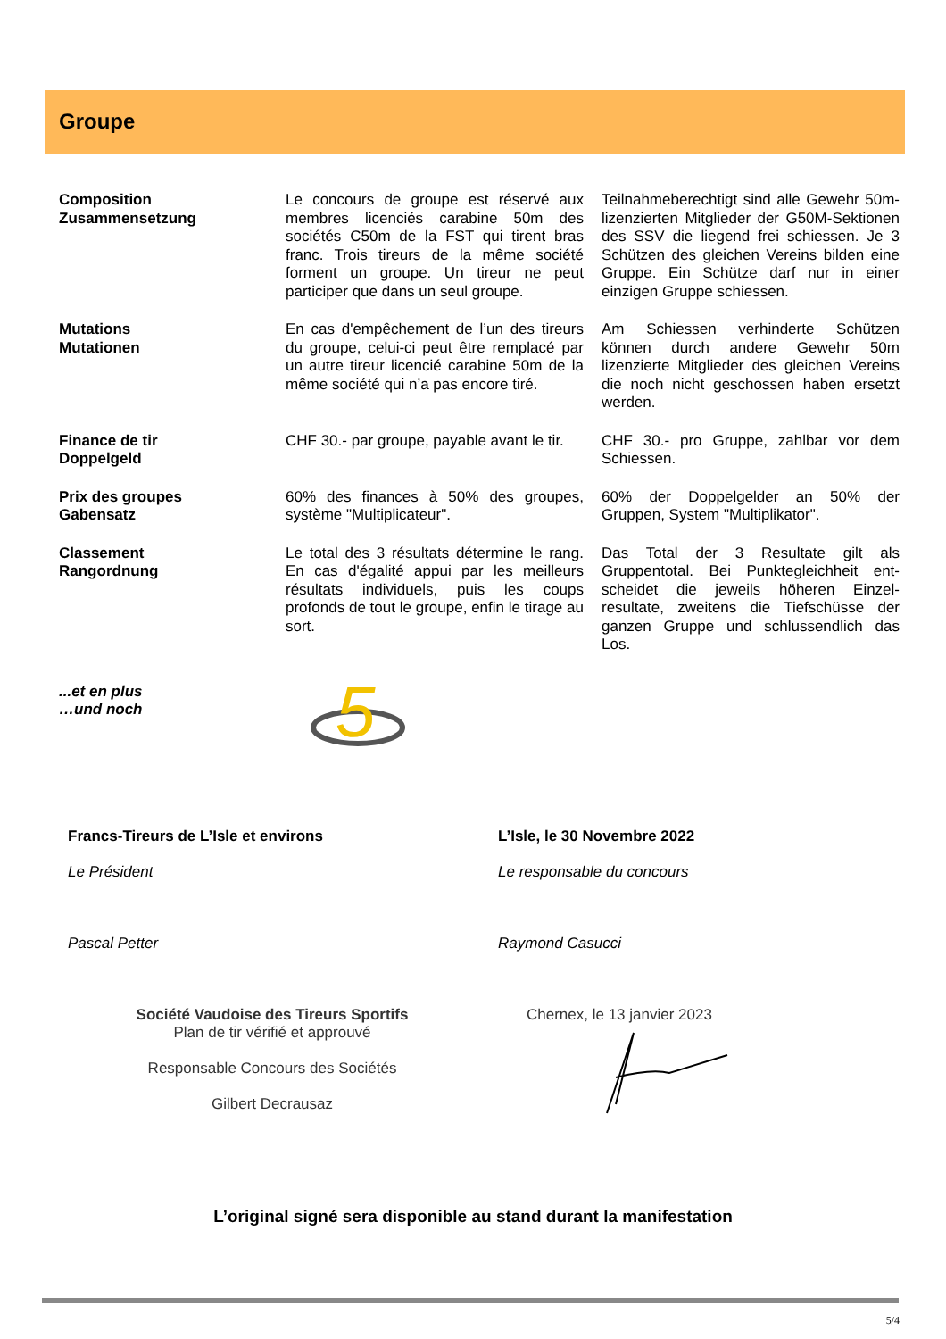Groupe
Composition
Zusammensetzung
Le concours de groupe est réservé aux membres licenciés carabine 50m des sociétés C50m de la FST qui tirent bras franc. Trois tireurs de la même société forment un groupe. Un tireur ne peut participer que dans un seul groupe.
Teilnahmeberechtigt sind alle Gewehr 50m-lizenzierten Mitglieder der G50M-Sektionen des SSV die liegend frei schiessen. Je 3 Schützen des gleichen Vereins bilden eine Gruppe. Ein Schütze darf nur in einer einzigen Gruppe schiessen.
Mutations
Mutationen
En cas d'empêchement de l’un des tireurs du groupe, celui-ci peut être remplacé par un autre tireur licencié carabine 50m de la même société qui n’a pas encore tiré.
Am Schiessen verhinderte Schützen können durch andere Gewehr 50m lizenzierte Mitglieder des gleichen Vereins die noch nicht geschossen haben ersetzt werden.
Finance de tir
Doppelgeld
CHF 30.- par groupe, payable avant le tir.
CHF 30.- pro Gruppe, zahlbar vor dem Schiessen.
Prix des groupes
Gabensatz
60% des finances à 50% des groupes, système "Multiplicateur".
60% der Doppelgelder an 50% der Gruppen, System "Multiplikator".
Classement
Rangordnung
Le total des 3 résultats détermine le rang. En cas d'égalité appui par les meilleurs résultats individuels, puis les coups profonds de tout le groupe, enfin le tirage au sort.
Das Total der 3 Resultate gilt als Gruppentotal. Bei Punktegleichheit ent-scheidet die jeweils höheren Einzel-resultate, zweitens die Tiefschüsse der ganzen Gruppe und schlussendlich das Los.
...et en plus
…und noch
5
Francs-Tireurs de L’Isle et environs
Le Président
Pascal Petter
L’Isle, le 30 Novembre 2022
Le responsable du concours
Raymond Casucci
Société Vaudoise des Tireurs Sportifs
Plan de tir vérifié et approuvé
Responsable Concours des Sociétés
Gilbert Decrausaz
Chernex, le 13 janvier 2023
L’original signé sera disponible au stand durant la manifestation
5/4